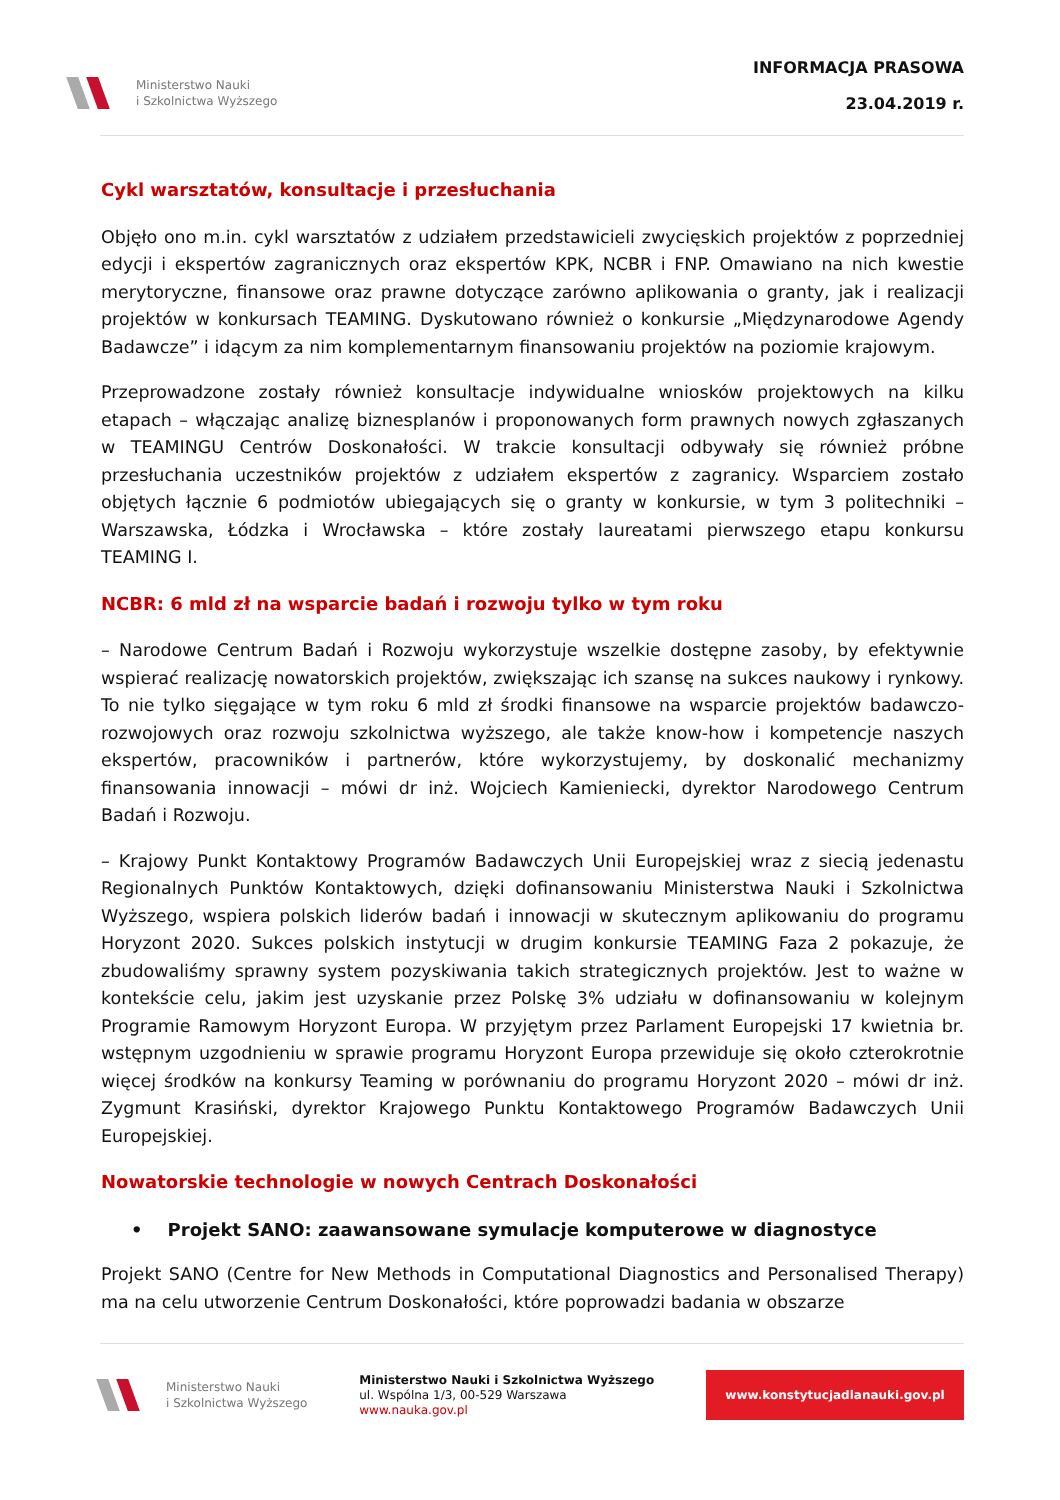Ministerstwo Nauki
i Szkolnictwa Wyższego
INFORMACJA PRASOWA
23.04.2019 r.
Cykl warsztatów, konsultacje i przesłuchania
Objęło ono m.in. cykl warsztatów z udziałem przedstawicieli zwycięskich projektów z poprzedniej edycji i ekspertów zagranicznych oraz ekspertów KPK, NCBR i FNP. Omawiano na nich kwestie merytoryczne, finansowe oraz prawne dotyczące zarówno aplikowania o granty, jak i realizacji projektów w konkursach TEAMING. Dyskutowano również o konkursie „Międzynarodowe Agendy Badawcze” i idącym za nim komplementarnym finansowaniu projektów na poziomie krajowym.
Przeprowadzone zostały również konsultacje indywidualne wniosków projektowych na kilku etapach – włączając analizę biznesplanów i proponowanych form prawnych nowych zgłaszanych w TEAMINGU Centrów Doskonałości. W trakcie konsultacji odbywały się również próbne przesłuchania uczestników projektów z udziałem ekspertów z zagranicy. Wsparciem zostało objętych łącznie 6 podmiotów ubiegających się o granty w konkursie, w tym 3 politechniki – Warszawska, Łódzka i Wrocławska – które zostały laureatami pierwszego etapu konkursu TEAMING I.
NCBR: 6 mld zł na wsparcie badań i rozwoju tylko w tym roku
– Narodowe Centrum Badań i Rozwoju wykorzystuje wszelkie dostępne zasoby, by efektywnie wspierać realizację nowatorskich projektów, zwiększając ich szansę na sukces naukowy i rynkowy. To nie tylko sięgające w tym roku 6 mld zł środki finansowe na wsparcie projektów badawczo-rozwojowych oraz rozwoju szkolnictwa wyższego, ale także know-how i kompetencje naszych ekspertów, pracowników i partnerów, które wykorzystujemy, by doskonalić mechanizmy finansowania innowacji – mówi dr inż. Wojciech Kamieniecki, dyrektor Narodowego Centrum Badań i Rozwoju.
– Krajowy Punkt Kontaktowy Programów Badawczych Unii Europejskiej wraz z siecią jedenastu Regionalnych Punktów Kontaktowych, dzięki dofinansowaniu Ministerstwa Nauki i Szkolnictwa Wyższego, wspiera polskich liderów badań i innowacji w skutecznym aplikowaniu do programu Horyzont 2020. Sukces polskich instytucji w drugim konkursie TEAMING Faza 2 pokazuje, że zbudowaliśmy sprawny system pozyskiwania takich strategicznych projektów. Jest to ważne w kontekście celu, jakim jest uzyskanie przez Polskę 3% udziału w dofinansowaniu w kolejnym Programie Ramowym Horyzont Europa. W przyjętym przez Parlament Europejski 17 kwietnia br. wstępnym uzgodnieniu w sprawie programu Horyzont Europa przewiduje się około czterokrotnie więcej środków na konkursy Teaming w porównaniu do programu Horyzont 2020 – mówi dr inż. Zygmunt Krasiński, dyrektor Krajowego Punktu Kontaktowego Programów Badawczych Unii Europejskiej.
Nowatorskie technologie w nowych Centrach Doskonałości
• Projekt SANO: zaawansowane symulacje komputerowe w diagnostyce
Projekt SANO (Centre for New Methods in Computational Diagnostics and Personalised Therapy) ma na celu utworzenie Centrum Doskonałości, które poprowadzi badania w obszarze
Ministerstwo Nauki
i Szkolnictwa Wyższego
Ministerstwo Nauki i Szkolnictwa Wyższego
ul. Wspólna 1/3, 00-529 Warszawa
www.nauka.gov.pl
www.konstytucjadlanauki.gov.pl